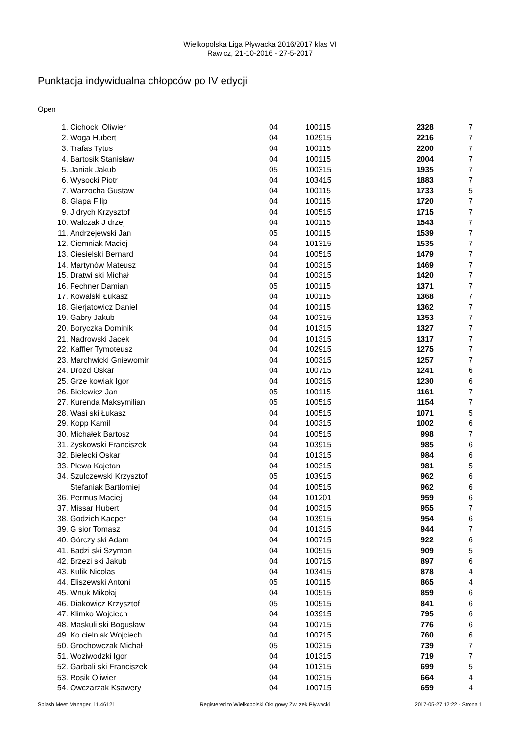Wielkopolska Liga Pływacka 2016/2017 klas VI
Rawicz, 21-10-2016 - 27-5-2017
Punktacja indywidualna chłopców po IV edycji
Open
| 1. | Cichocki Oliwier | 04 | 100115 | 2328 | 7 |
| 2. | Woga Hubert | 04 | 102915 | 2216 | 7 |
| 3. | Trafas Tytus | 04 | 100115 | 2200 | 7 |
| 4. | Bartosik Stanisław | 04 | 100115 | 2004 | 7 |
| 5. | Janiak Jakub | 05 | 100315 | 1935 | 7 |
| 6. | Wysocki Piotr | 04 | 103415 | 1883 | 7 |
| 7. | Warzocha Gustaw | 04 | 100115 | 1733 | 5 |
| 8. | Glapa Filip | 04 | 100115 | 1720 | 7 |
| 9. | J drych Krzysztof | 04 | 100515 | 1715 | 7 |
| 10. | Walczak J drzej | 04 | 100115 | 1543 | 7 |
| 11. | Andrzejewski Jan | 05 | 100115 | 1539 | 7 |
| 12. | Ciemniak Maciej | 04 | 101315 | 1535 | 7 |
| 13. | Ciesielski Bernard | 04 | 100515 | 1479 | 7 |
| 14. | Martynów Mateusz | 04 | 100315 | 1469 | 7 |
| 15. | Dratwi ski Michał | 04 | 100315 | 1420 | 7 |
| 16. | Fechner Damian | 05 | 100115 | 1371 | 7 |
| 17. | Kowalski Łukasz | 04 | 100115 | 1368 | 7 |
| 18. | Gierjatowicz Daniel | 04 | 100115 | 1362 | 7 |
| 19. | Gabry Jakub | 04 | 100315 | 1353 | 7 |
| 20. | Boryczka Dominik | 04 | 101315 | 1327 | 7 |
| 21. | Nadrowski Jacek | 04 | 101315 | 1317 | 7 |
| 22. | Kaffler Tymoteusz | 04 | 102915 | 1275 | 7 |
| 23. | Marchwicki Gniewomir | 04 | 100315 | 1257 | 7 |
| 24. | Drozd Oskar | 04 | 100715 | 1241 | 6 |
| 25. | Grze kowiak Igor | 04 | 100315 | 1230 | 6 |
| 26. | Bielewicz Jan | 05 | 100115 | 1161 | 7 |
| 27. | Kurenda Maksymilian | 05 | 100515 | 1154 | 7 |
| 28. | Wasi ski Łukasz | 04 | 100515 | 1071 | 5 |
| 29. | Kopp Kamil | 04 | 100315 | 1002 | 6 |
| 30. | Michałek Bartosz | 04 | 100515 | 998 | 7 |
| 31. | Zyskowski Franciszek | 04 | 103915 | 985 | 6 |
| 32. | Bielecki Oskar | 04 | 101315 | 984 | 6 |
| 33. | Plewa Kajetan | 04 | 100315 | 981 | 5 |
| 34. | Szulczewski Krzysztof | 05 | 103915 | 962 | 6 |
| | Stefaniak Bartłomiej | 04 | 100515 | 962 | 6 |
| 36. | Permus Maciej | 04 | 101201 | 959 | 6 |
| 37. | Missar Hubert | 04 | 100315 | 955 | 7 |
| 38. | Godzich Kacper | 04 | 103915 | 954 | 6 |
| 39. | G sior Tomasz | 04 | 101315 | 944 | 7 |
| 40. | Górczy ski Adam | 04 | 100715 | 922 | 6 |
| 41. | Badzi ski Szymon | 04 | 100515 | 909 | 5 |
| 42. | Brzezi ski Jakub | 04 | 100715 | 897 | 6 |
| 43. | Kulik Nicolas | 04 | 103415 | 878 | 4 |
| 44. | Eliszewski Antoni | 05 | 100115 | 865 | 4 |
| 45. | Wnuk Mikołaj | 04 | 100515 | 859 | 6 |
| 46. | Diakowicz Krzysztof | 05 | 100515 | 841 | 6 |
| 47. | Klimko Wojciech | 04 | 103915 | 795 | 6 |
| 48. | Maskuli ski Bogusław | 04 | 100715 | 776 | 6 |
| 49. | Ko cielniak Wojciech | 04 | 100715 | 760 | 6 |
| 50. | Grochowczak Michał | 05 | 100315 | 739 | 7 |
| 51. | Woziwodzki Igor | 04 | 101315 | 719 | 7 |
| 52. | Garbali ski Franciszek | 04 | 101315 | 699 | 5 |
| 53. | Rosik Oliwier | 04 | 100315 | 664 | 4 |
| 54. | Owczarzak Ksawery | 04 | 100715 | 659 | 4 |
Splash Meet Manager, 11.46121 Registered to Wielkopolski Okr gowy Zwi zek Pływacki 2017-05-27 12:22 - Strona 1